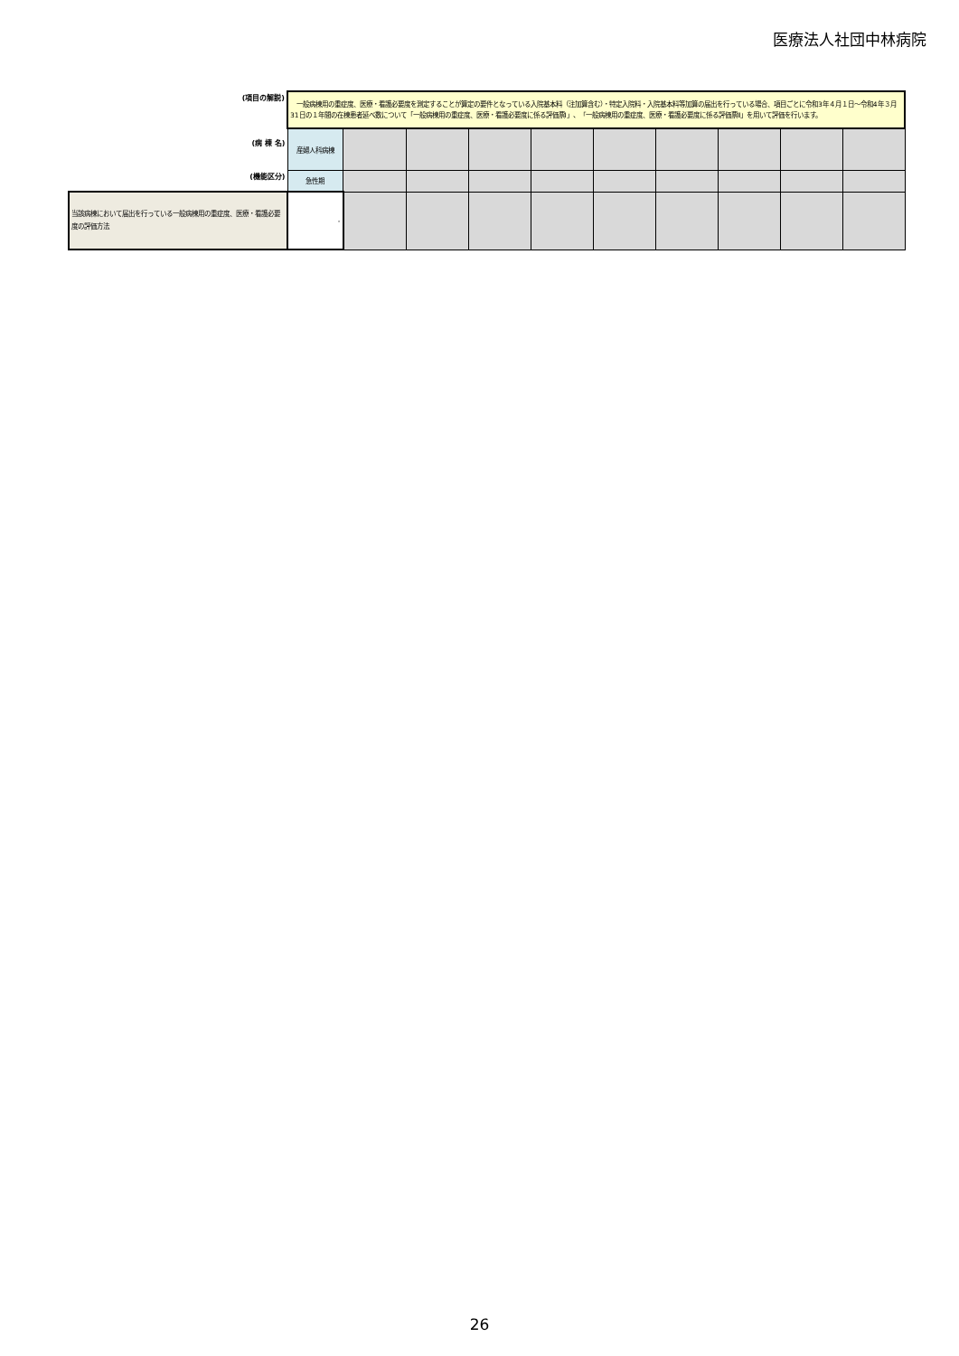医療法人社団中林病院
| (項目の解説) | 一般病棟用の重症度、医療・看護必要度を測定することが算定の要件となっている入院基本料（注加算含む）・特定入院料・入院基本料等加算の届出を行っている場合、項目ごとに令和3年４月１日～令和4年３月31日の１年間の在棟患者延べ数について「一般病棟用の重症度、医療・看護必要度に係る評価票Ⅰ」、「一般病棟用の重症度、医療・看護必要度に係る評価票Ⅱ」を用いて評価を行います。 | | | | | | | | | |
| (病 棟 名) | 産婦人科病棟 | | | | | | | | | |
| (機能区分) | 急性期 | | | | | | | | | |
| 当該病棟において届出を行っている一般病棟用の重症度、医療・看護必要度の評価方法 | - | | | | | | | | | |
26